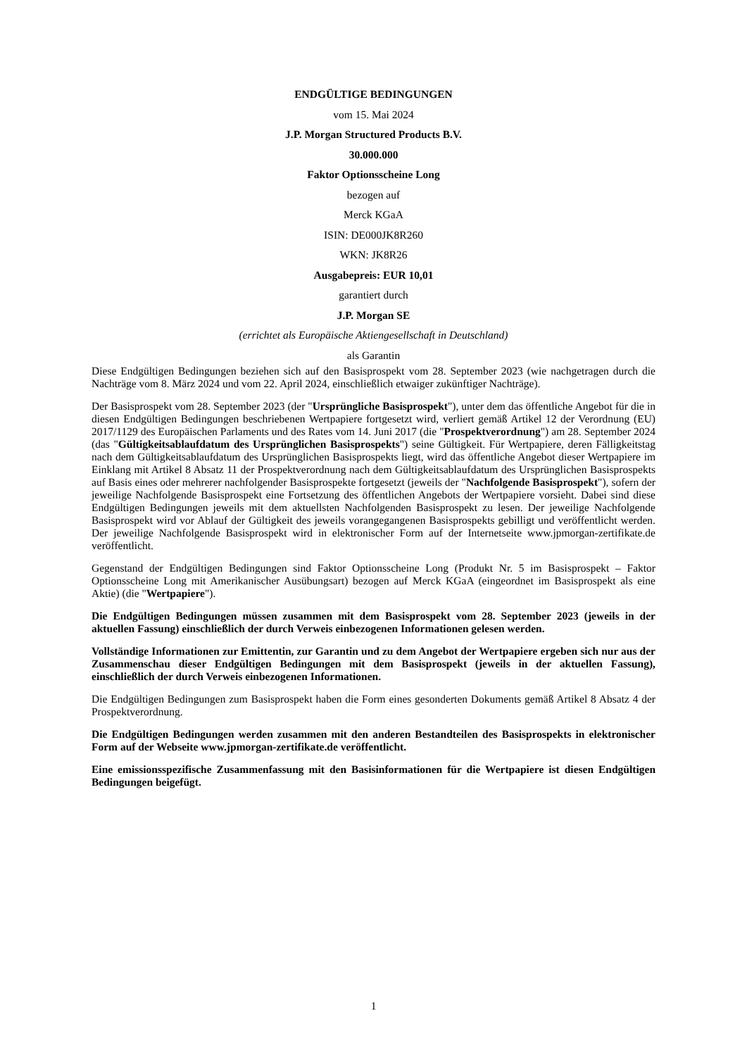ENDGÜLTIGE BEDINGUNGEN
vom 15. Mai 2024
J.P. Morgan Structured Products B.V.
30.000.000
Faktor Optionsscheine Long
bezogen auf
Merck KGaA
ISIN: DE000JK8R260
WKN: JK8R26
Ausgabepreis: EUR 10,01
garantiert durch
J.P. Morgan SE
(errichtet als Europäische Aktiengesellschaft in Deutschland)
als Garantin
Diese Endgültigen Bedingungen beziehen sich auf den Basisprospekt vom 28. September 2023 (wie nachgetragen durch die Nachträge vom 8. März 2024 und vom 22. April 2024, einschließlich etwaiger zukünftiger Nachträge).
Der Basisprospekt vom 28. September 2023 (der "Ursprüngliche Basisprospekt"), unter dem das öffentliche Angebot für die in diesen Endgültigen Bedingungen beschriebenen Wertpapiere fortgesetzt wird, verliert gemäß Artikel 12 der Verordnung (EU) 2017/1129 des Europäischen Parlaments und des Rates vom 14. Juni 2017 (die "Prospektverordnung") am 28. September 2024 (das "Gültigkeitsablaufdatum des Ursprünglichen Basisprospekts") seine Gültigkeit. Für Wertpapiere, deren Fälligkeitstag nach dem Gültigkeitsablaufdatum des Ursprünglichen Basisprospekts liegt, wird das öffentliche Angebot dieser Wertpapiere im Einklang mit Artikel 8 Absatz 11 der Prospektverordnung nach dem Gültigkeitsablaufdatum des Ursprünglichen Basisprospekts auf Basis eines oder mehrerer nachfolgender Basisprospekte fortgesetzt (jeweils der "Nachfolgende Basisprospekt"), sofern der jeweilige Nachfolgende Basisprospekt eine Fortsetzung des öffentlichen Angebots der Wertpapiere vorsieht. Dabei sind diese Endgültigen Bedingungen jeweils mit dem aktuellsten Nachfolgenden Basisprospekt zu lesen. Der jeweilige Nachfolgende Basisprospekt wird vor Ablauf der Gültigkeit des jeweils vorangegangenen Basisprospekts gebilligt und veröffentlicht werden. Der jeweilige Nachfolgende Basisprospekt wird in elektronischer Form auf der Internetseite www.jpmorgan-zertifikate.de veröffentlicht.
Gegenstand der Endgültigen Bedingungen sind Faktor Optionsscheine Long (Produkt Nr. 5 im Basisprospekt – Faktor Optionsscheine Long mit Amerikanischer Ausübungsart) bezogen auf Merck KGaA (eingeordnet im Basisprospekt als eine Aktie) (die "Wertpapiere").
Die Endgültigen Bedingungen müssen zusammen mit dem Basisprospekt vom 28. September 2023 (jeweils in der aktuellen Fassung) einschließlich der durch Verweis einbezogenen Informationen gelesen werden.
Vollständige Informationen zur Emittentin, zur Garantin und zu dem Angebot der Wertpapiere ergeben sich nur aus der Zusammenschau dieser Endgültigen Bedingungen mit dem Basisprospekt (jeweils in der aktuellen Fassung), einschließlich der durch Verweis einbezogenen Informationen.
Die Endgültigen Bedingungen zum Basisprospekt haben die Form eines gesonderten Dokuments gemäß Artikel 8 Absatz 4 der Prospektverordnung.
Die Endgültigen Bedingungen werden zusammen mit den anderen Bestandteilen des Basisprospekts in elektronischer Form auf der Webseite www.jpmorgan-zertifikate.de veröffentlicht.
Eine emissionsspezifische Zusammenfassung mit den Basisinformationen für die Wertpapiere ist diesen Endgültigen Bedingungen beigefügt.
1